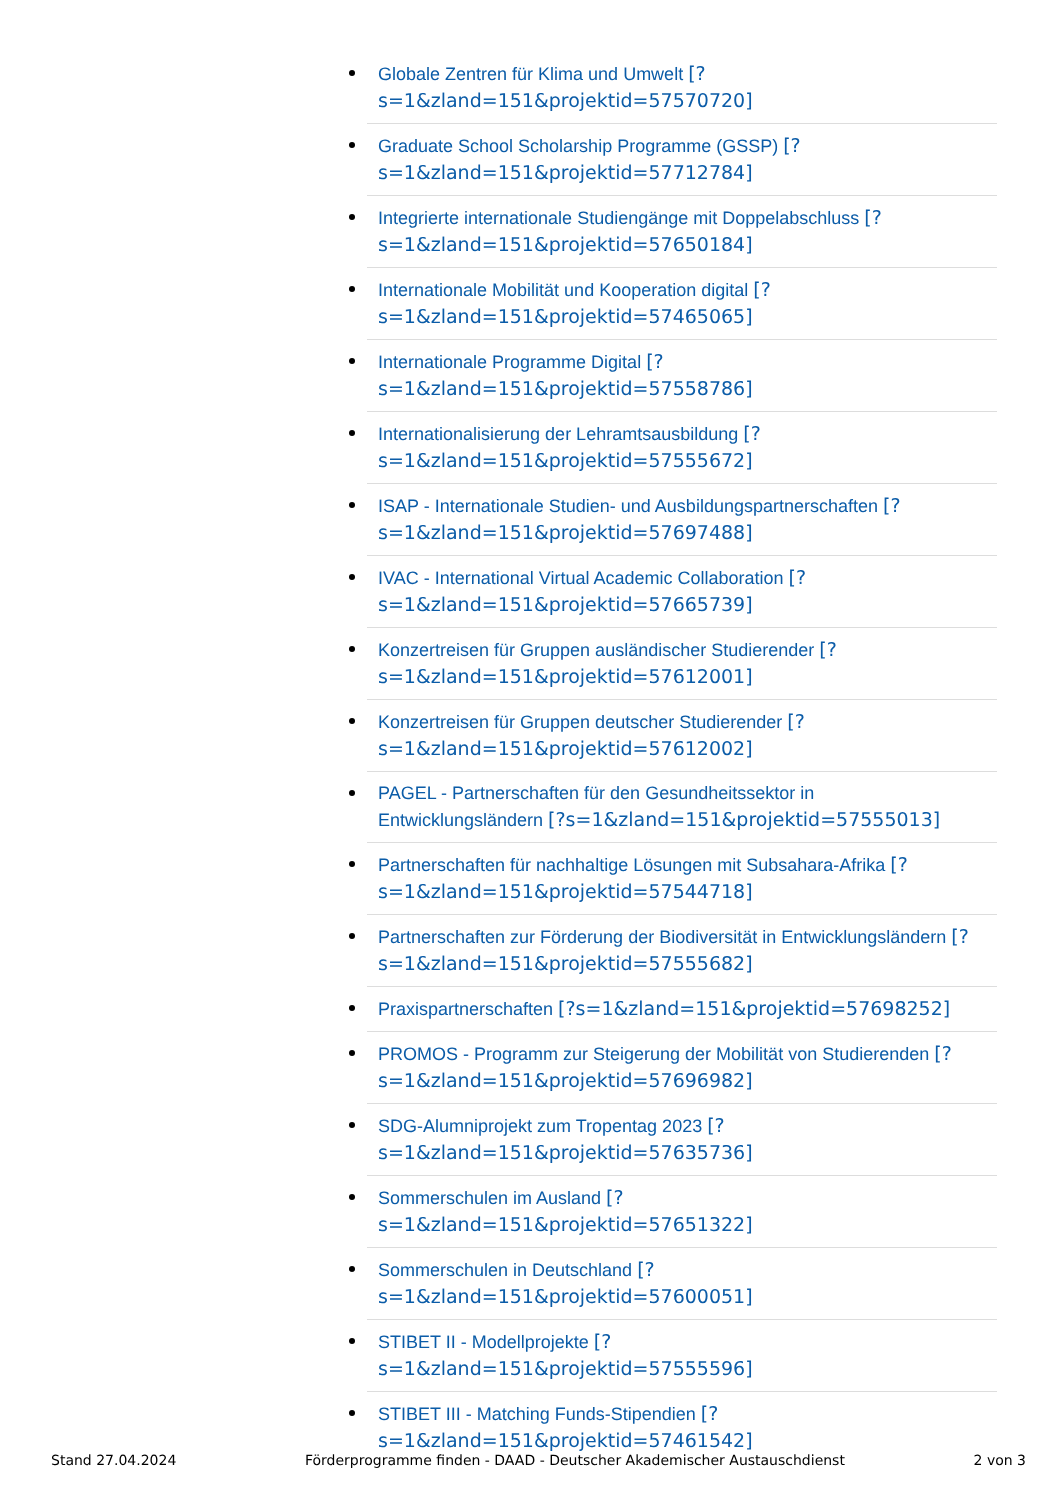Globale Zentren für Klima und Umwelt [?
s=1&zland=151&projektid=57570720]
Graduate School Scholarship Programme (GSSP) [?
s=1&zland=151&projektid=57712784]
Integrierte internationale Studiengänge mit Doppelabschluss [?
s=1&zland=151&projektid=57650184]
Internationale Mobilität und Kooperation digital [?
s=1&zland=151&projektid=57465065]
Internationale Programme Digital [?
s=1&zland=151&projektid=57558786]
Internationalisierung der Lehramtsausbildung [?
s=1&zland=151&projektid=57555672]
ISAP - Internationale Studien- und Ausbildungspartnerschaften [?
s=1&zland=151&projektid=57697488]
IVAC - International Virtual Academic Collaboration [?
s=1&zland=151&projektid=57665739]
Konzertreisen für Gruppen ausländischer Studierender [?
s=1&zland=151&projektid=57612001]
Konzertreisen für Gruppen deutscher Studierender [?
s=1&zland=151&projektid=57612002]
PAGEL - Partnerschaften für den Gesundheitssektor in
Entwicklungsländern [?s=1&zland=151&projektid=57555013]
Partnerschaften für nachhaltige Lösungen mit Subsahara-Afrika [?
s=1&zland=151&projektid=57544718]
Partnerschaften zur Förderung der Biodiversität in Entwicklungsländern [?
s=1&zland=151&projektid=57555682]
Praxispartnerschaften [?s=1&zland=151&projektid=57698252]
PROMOS - Programm zur Steigerung der Mobilität von Studierenden [?
s=1&zland=151&projektid=57696982]
SDG-Alumniprojekt zum Tropentag 2023 [?
s=1&zland=151&projektid=57635736]
Sommerschulen im Ausland [?
s=1&zland=151&projektid=57651322]
Sommerschulen in Deutschland [?
s=1&zland=151&projektid=57600051]
STIBET II - Modellprojekte [?
s=1&zland=151&projektid=57555596]
STIBET III - Matching Funds-Stipendien [?
s=1&zland=151&projektid=57461542]
Stand 27.04.2024 Förderprogramme finden - DAAD - Deutscher Akademischer Austauschdienst 2 von 3